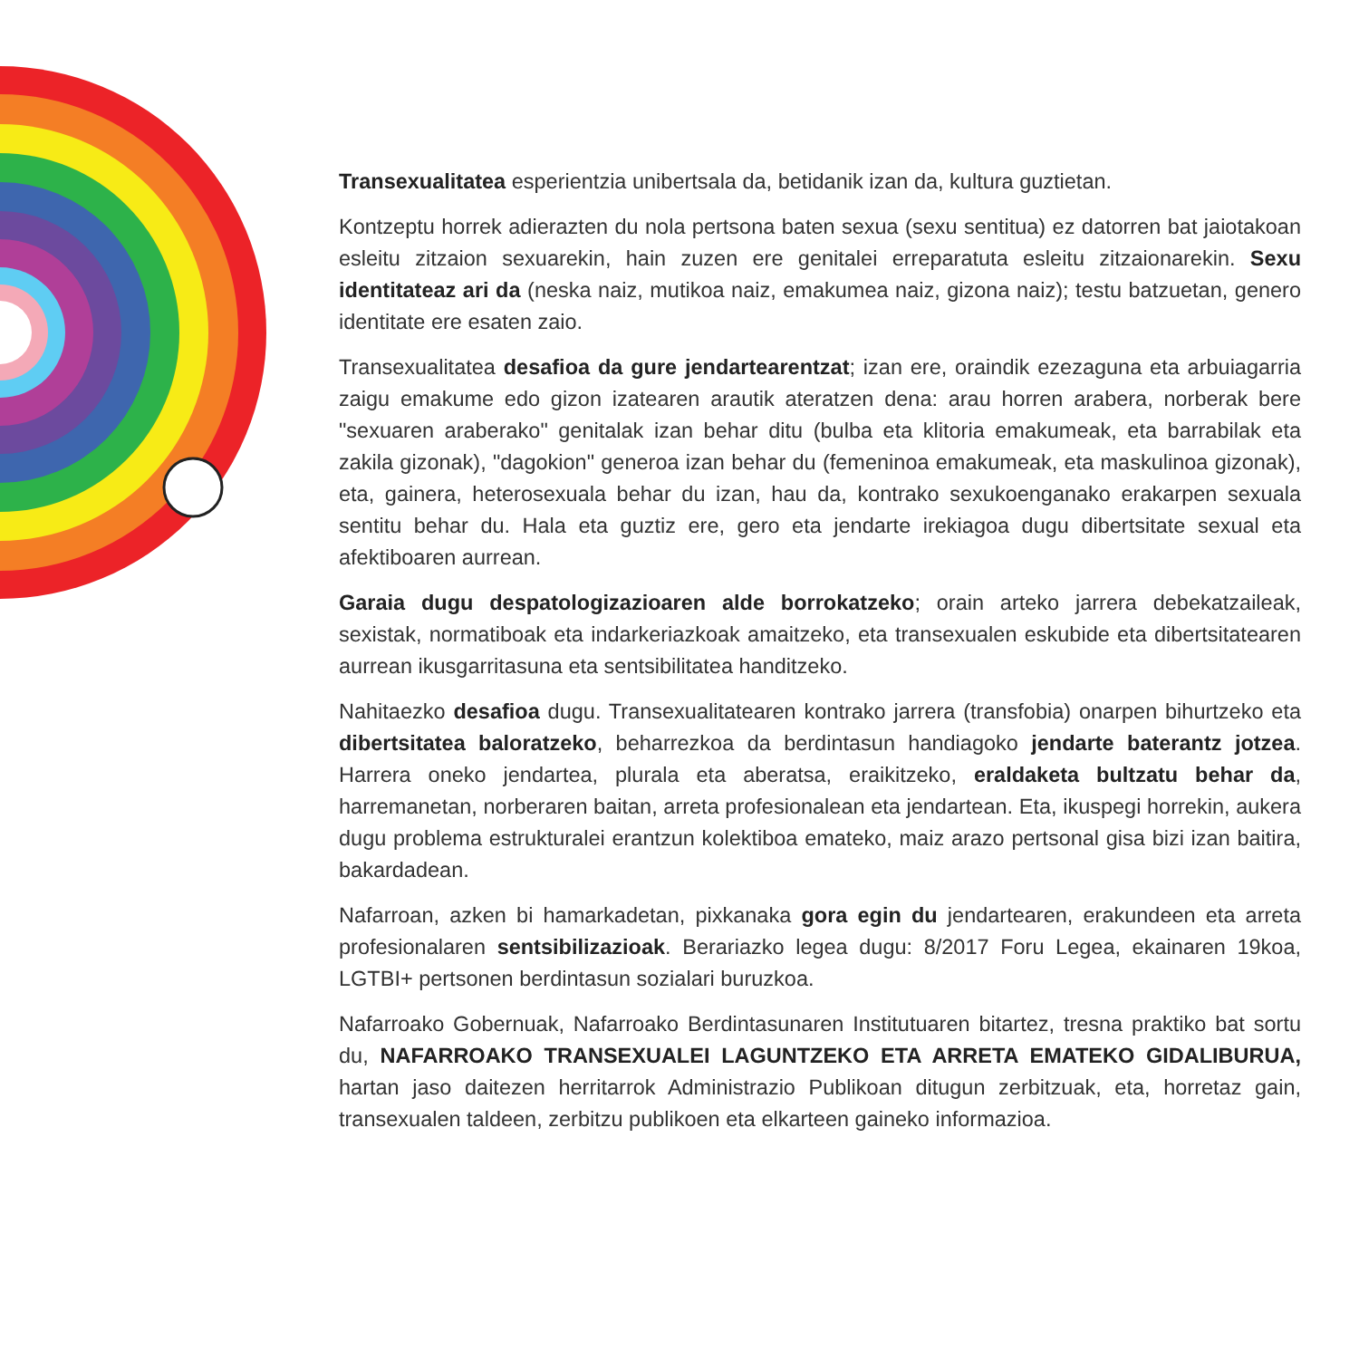Transexualitatea esperientzia unibertsala da, betidanik izan da, kultura guztietan.
Kontzeptu horrek adierazten du nola pertsona baten sexua (sexu sentitua) ez datorren bat jaiotakoan esleitu zitzaion sexuarekin, hain zuzen ere genitalei erreparatuta esleitu zitzaionarekin. Sexu identitateaz ari da (neska naiz, mutikoa naiz, emakumea naiz, gizona naiz); testu batzuetan, genero identitate ere esaten zaio.
Transexualitatea desafioa da gure jendartearentzat; izan ere, oraindik ezezaguna eta arbuiagarria zaigu emakume edo gizon izatearen arautik ateratzen dena: arau horren arabera, norberak bere "sexuaren araberako" genitalak izan behar ditu (bulba eta klitoria emakumeak, eta barrabilak eta zakila gizonak), "dagokion" generoa izan behar du (femeninoa emakumeak, eta maskulinoa gizonak), eta, gainera, heterosexuala behar du izan, hau da, kontrako sexukoenganako erakarpen sexuala sentitu behar du. Hala eta guztiz ere, gero eta jendarte irekiagoa dugu dibertsitate sexual eta afektiboaren aurrean.
Garaia dugu despatologizazioaren alde borrokatzeko; orain arteko jarrera debekatzaileak, sexistak, normatiboak eta indarkeriazkoak amaitzeko, eta transexualen eskubide eta dibertsitatearen aurrean ikusgarritasuna eta sentsibilitatea handitzeko.
Nahitaezko desafioa dugu. Transexualitatearen kontrako jarrera (transfobia) onarpen bihurtzeko eta dibertsitatea baloratzeko, beharrezkoa da berdintasun handiagoko jendarte baterantz jotzea. Harrera oneko jendartea, plurala eta aberatsa, eraikitzeko, eraldaketa bultzatu behar da, harremanetan, norberaren baitan, arreta profesionalean eta jendartean. Eta, ikuspegi horrekin, aukera dugu problema estrukturalei erantzun kolektiboa emateko, maiz arazo pertsonal gisa bizi izan baitira, bakardadean.
Nafarroan, azken bi hamarkadetan, pixkanaka gora egin du jendartearen, erakundeen eta arreta profesionalaren sentsibilizazioak. Berariazko legea dugu: 8/2017 Foru Legea, ekainaren 19koa, LGTBI+ pertsonen berdintasun sozialari buruzkoa.
Nafarroako Gobernuak, Nafarroako Berdintasunaren Institutuaren bitartez, tresna praktiko bat sortu du, NAFARROAKO TRANSEXUALEI LAGUNTZEKO ETA ARRETA EMATEKO GIDALIBURUA, hartan jaso daitezen herritarrok Administrazio Publikoan ditugun zerbitzuak, eta, horretaz gain, transexualen taldeen, zerbitzu publikoen eta elkarteen gaineko informazioa.